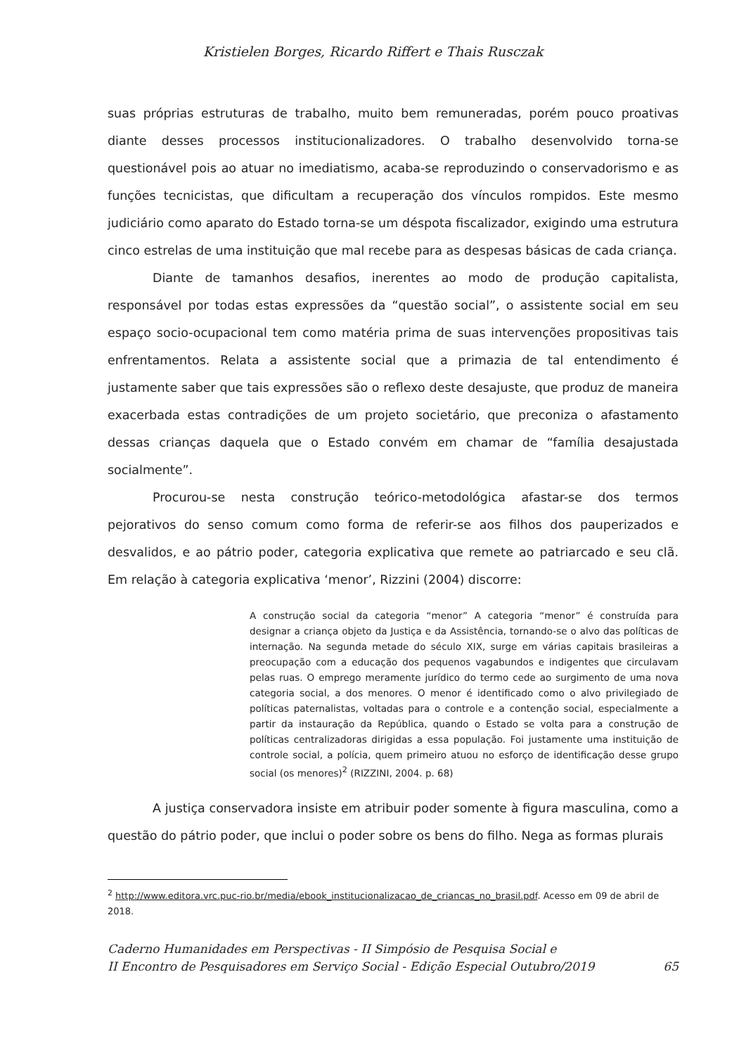Kristielen Borges, Ricardo Riffert e Thais Rusczak
suas próprias estruturas de trabalho, muito bem remuneradas, porém pouco proativas diante desses processos institucionalizadores. O trabalho desenvolvido torna-se questionável pois ao atuar no imediatismo, acaba-se reproduzindo o conservadorismo e as funções tecnicistas, que dificultam a recuperação dos vínculos rompidos. Este mesmo judiciário como aparato do Estado torna-se um déspota fiscalizador, exigindo uma estrutura cinco estrelas de uma instituição que mal recebe para as despesas básicas de cada criança.
Diante de tamanhos desafios, inerentes ao modo de produção capitalista, responsável por todas estas expressões da “questão social”, o assistente social em seu espaço socio-ocupacional tem como matéria prima de suas intervenções propositivas tais enfrentamentos. Relata a assistente social que a primazia de tal entendimento é justamente saber que tais expressões são o reflexo deste desajuste, que produz de maneira exacerbada estas contradições de um projeto societário, que preconiza o afastamento dessas crianças daquela que o Estado convém em chamar de “família desajustada socialmente”.
Procurou-se nesta construção teórico-metodológica afastar-se dos termos pejorativos do senso comum como forma de referir-se aos filhos dos pauperizados e desvalidos, e ao pátrio poder, categoria explicativa que remete ao patriarcado e seu clã. Em relação à categoria explicativa ‘menor’, Rizzini (2004) discorre:
A construção social da categoria “menor” A categoria “menor” é construída para designar a criança objeto da Justiça e da Assistência, tornando-se o alvo das políticas de internação. Na segunda metade do século XIX, surge em várias capitais brasileiras a preocupação com a educação dos pequenos vagabundos e indigentes que circulavam pelas ruas. O emprego meramente jurídico do termo cede ao surgimento de uma nova categoria social, a dos menores. O menor é identificado como o alvo privilegiado de políticas paternalistas, voltadas para o controle e a contenção social, especialmente a partir da instauração da República, quando o Estado se volta para a construção de políticas centralizadoras dirigidas a essa população. Foi justamente uma instituição de controle social, a polícia, quem primeiro atuou no esforço de identificação desse grupo social (os menores)<sup>2</sup> (RIZZINI, 2004. p. 68)
A justiça conservadora insiste em atribuir poder somente à figura masculina, como a questão do pátrio poder, que inclui o poder sobre os bens do filho. Nega as formas plurais
<sup>2</sup> http://www.editora.vrc.puc-rio.br/media/ebook_institucionalizacao_de_criancas_no_brasil.pdf. Acesso em 09 de abril de 2018.
Caderno Humanidades em Perspectivas - II Simpósio de Pesquisa Social e
II Encontro de Pesquisadores em Serviço Social - Edição Especial Outubro/2019
65